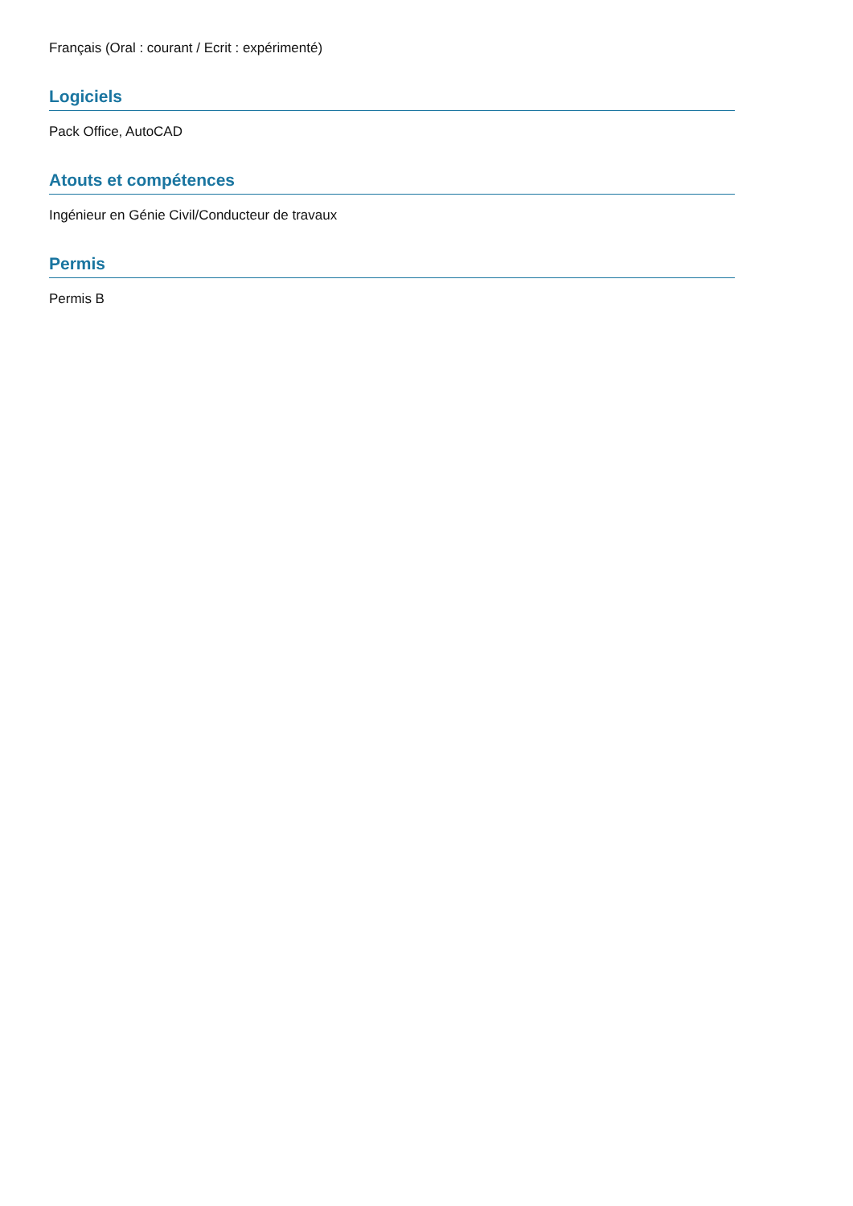Français (Oral : courant / Ecrit : expérimenté)
Logiciels
Pack Office, AutoCAD
Atouts et compétences
Ingénieur en Génie Civil/Conducteur de travaux
Permis
Permis B